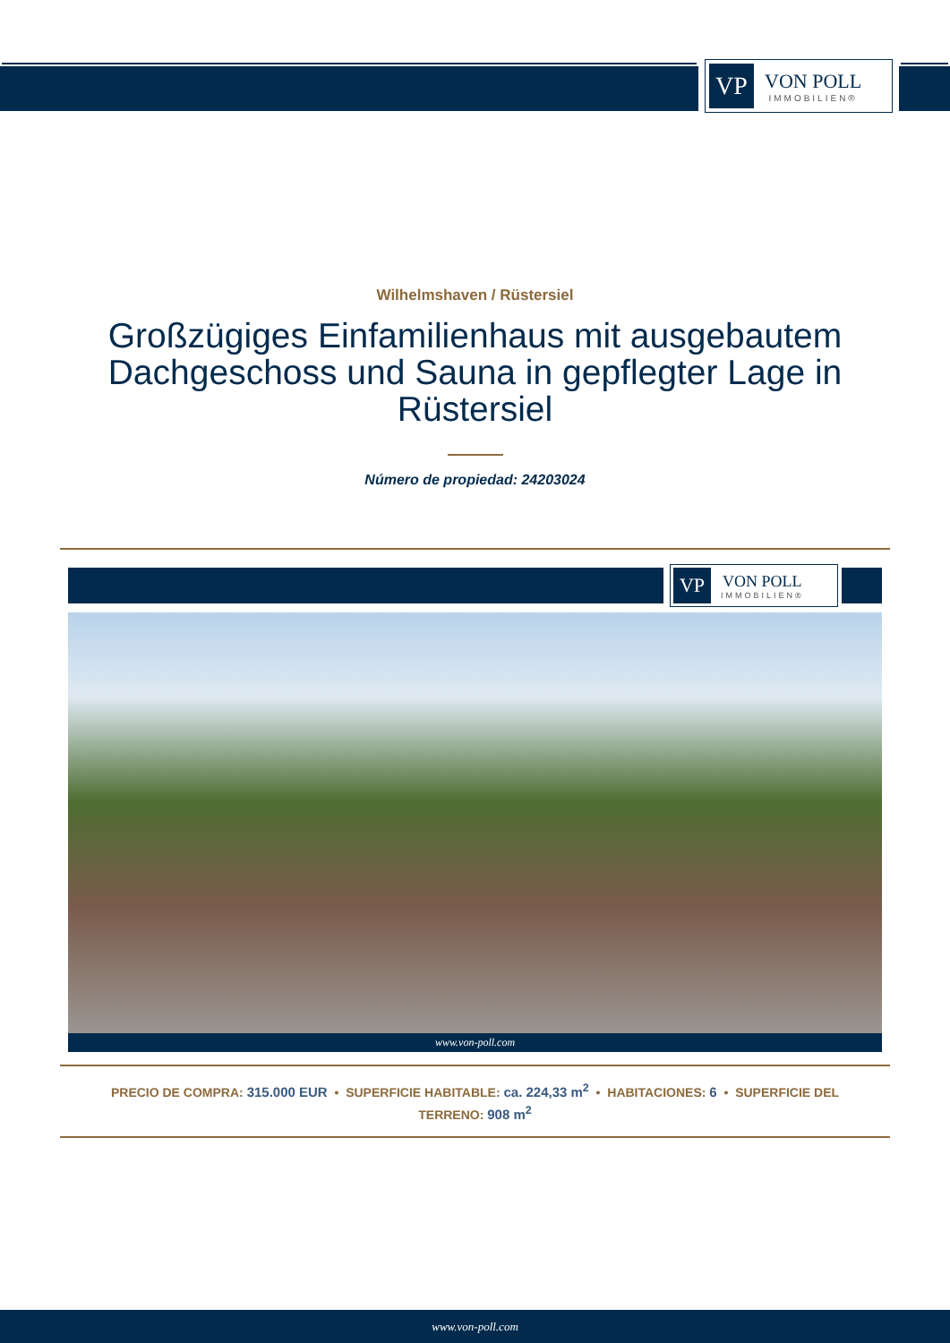VP
VON POLL
IMMOBILIEN®
Wilhelmshaven / Rüstersiel
Großzügiges Einfamilienhaus mit ausgebautem Dachgeschoss und Sauna in gepflegter Lage in Rüstersiel
Número de propiedad: 24203024
VP
VON POLL
IMMOBILIEN®
www.von-poll.com
PRECIO DE COMPRA: 315.000 EUR • SUPERFICIE HABITABLE: ca. 224,33 m<sup>2</sup> • HABITACIONES: 6 • SUPERFICIE DEL TERRENO: 908 m<sup>2</sup>
www.von-poll.com